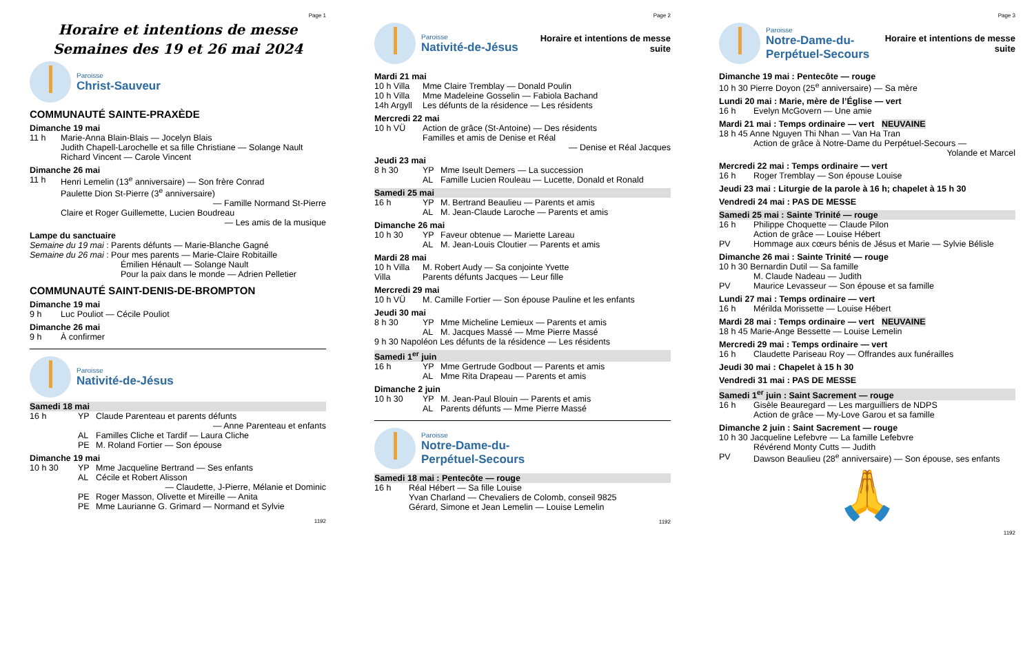Page 1
Horaire et intentions de messe
Semaines des 19 et 26 mai 2024
Paroisse
Christ-Sauveur
COMMUNAUTÉ SAINTE-PRAXÈDE
Dimanche 19 mai
11 h Marie-Anna Blain-Blais — Jocelyn Blais
Judith Chapell-Larochelle et sa fille Christiane — Solange Nault
Richard Vincent — Carole Vincent
Dimanche 26 mai
11 h Henri Lemelin (13<sup>e</sup> anniversaire) — Son frère Conrad
Paulette Dion St-Pierre (3<sup>e</sup> anniversaire)
— Famille Normand St-Pierre
Claire et Roger Guillemette, Lucien Boudreau
— Les amis de la musique
Lampe du sanctuaire
Semaine du 19 mai : Parents défunts — Marie-Blanche Gagné
Semaine du 26 mai : Pour mes parents — Marie-Claire Robitaille
Émilien Hénault — Solange Nault
Pour la paix dans le monde — Adrien Pelletier
COMMUNAUTÉ SAINT-DENIS-DE-BROMPTON
Dimanche 19 mai
9 h Luc Pouliot — Cécile Pouliot
Dimanche 26 mai
9 h À confirmer
Paroisse
Nativité-de-Jésus
Samedi 18 mai
16 h YP Claude Parenteau et parents défunts
— Anne Parenteau et enfants
AL Familles Cliche et Tardif — Laura Cliche
PE M. Roland Fortier — Son épouse
Dimanche 19 mai
10 h 30 YP Mme Jacqueline Bertrand — Ses enfants
AL Cécile et Robert Alisson
— Claudette, J-Pierre, Mélanie et Dominic
PE Roger Masson, Olivette et Mireille — Anita
PE Mme Laurianne G. Grimard — Normand et Sylvie
1192
Page 2
Paroisse
Nativité-de-Jésus
Horaire et intentions de messe
suite
Mardi 21 mai
10 h Villa Mme Claire Tremblay — Donald Poulin
10 h Villa Mme Madeleine Gosselin — Fabiola Bachand
14h Argyll Les défunts de la résidence — Les résidents
Mercredi 22 mai
10 h VÜ Action de grâce (St-Antoine) — Des résidents
Familles et amis de Denise et Réal
— Denise et Réal Jacques
Jeudi 23 mai
8 h 30 YP Mme Iseult Demers — La succession
AL Famille Lucien Rouleau — Lucette, Donald et Ronald
Samedi 25 mai
16 h YP M. Bertrand Beaulieu — Parents et amis
AL M. Jean-Claude Laroche — Parents et amis
Dimanche 26 mai
10 h 30 YP Faveur obtenue — Mariette Lareau
AL M. Jean-Louis Cloutier — Parents et amis
Mardi 28 mai
10 h Villa M. Robert Audy — Sa conjointe Yvette
Villa Parents défunts Jacques — Leur fille
Mercredi 29 mai
10 h VÜ M. Camille Fortier — Son épouse Pauline et les enfants
Jeudi 30 mai
8 h 30 YP Mme Micheline Lemieux — Parents et amis
AL M. Jacques Massé — Mme Pierre Massé
9 h 30 Napoléon Les défunts de la résidence — Les résidents
Samedi 1<sup>er</sup> juin
16 h YP Mme Gertrude Godbout — Parents et amis
AL Mme Rita Drapeau — Parents et amis
Dimanche 2 juin
10 h 30 YP M. Jean-Paul Blouin — Parents et amis
AL Parents défunts — Mme Pierre Massé
Paroisse
Notre-Dame-du-
Perpétuel-Secours
Samedi 18 mai : Pentecôte — rouge
16 h Réal Hébert — Sa fille Louise
Yvan Charland — Chevaliers de Colomb, conseil 9825
Gérard, Simone et Jean Lemelin — Louise Lemelin
1192
Page 3
Paroisse
Notre-Dame-du-
Perpétuel-Secours
Horaire et intentions de messe
suite
Dimanche 19 mai : Pentecôte — rouge
10 h 30 Pierre Doyon (25<sup>e</sup> anniversaire) — Sa mère
Lundi 20 mai : Marie, mère de l’Église — vert
16 h Evelyn McGovern — Une amie
Mardi 21 mai : Temps ordinaire — vert NEUVAINE
18 h 45 Anne Nguyen Thi Nhan — Van Ha Tran
Action de grâce à Notre-Dame du Perpétuel-Secours —
Yolande et Marcel
Mercredi 22 mai : Temps ordinaire — vert
16 h Roger Tremblay — Son épouse Louise
Jeudi 23 mai : Liturgie de la parole à 16 h; chapelet à 15 h 30
Vendredi 24 mai : PAS DE MESSE
Samedi 25 mai : Sainte Trinité — rouge
16 h Philippe Choquette — Claude Pilon
Action de grâce — Louise Hébert
PV Hommage aux cœurs bénis de Jésus et Marie — Sylvie Bélisle
Dimanche 26 mai : Sainte Trinité — rouge
10 h 30 Bernardin Dutil — Sa famille
M. Claude Nadeau — Judith
PV Maurice Levasseur — Son épouse et sa famille
Lundi 27 mai : Temps ordinaire — vert
16 h Mérilda Morissette — Louise Hébert
Mardi 28 mai : Temps ordinaire — vert NEUVAINE
18 h 45 Marie-Ange Bessette — Louise Lemelin
Mercredi 29 mai : Temps ordinaire — vert
16 h Claudette Pariseau Roy — Offrandes aux funérailles
Jeudi 30 mai : Chapelet à 15 h 30
Vendredi 31 mai : PAS DE MESSE
Samedi 1<sup>er</sup> juin : Saint Sacrement — rouge
16 h Gisèle Beauregard — Les marguilliers de NDPS
Action de grâce — My-Love Garou et sa famille
Dimanche 2 juin : Saint Sacrement — rouge
10 h 30 Jacqueline Lefebvre — La famille Lefebvre
Révérend Monty Cutts — Judith
PV Dawson Beaulieu (28<sup>e</sup> anniversaire) — Son épouse, ses enfants
🙏
1192